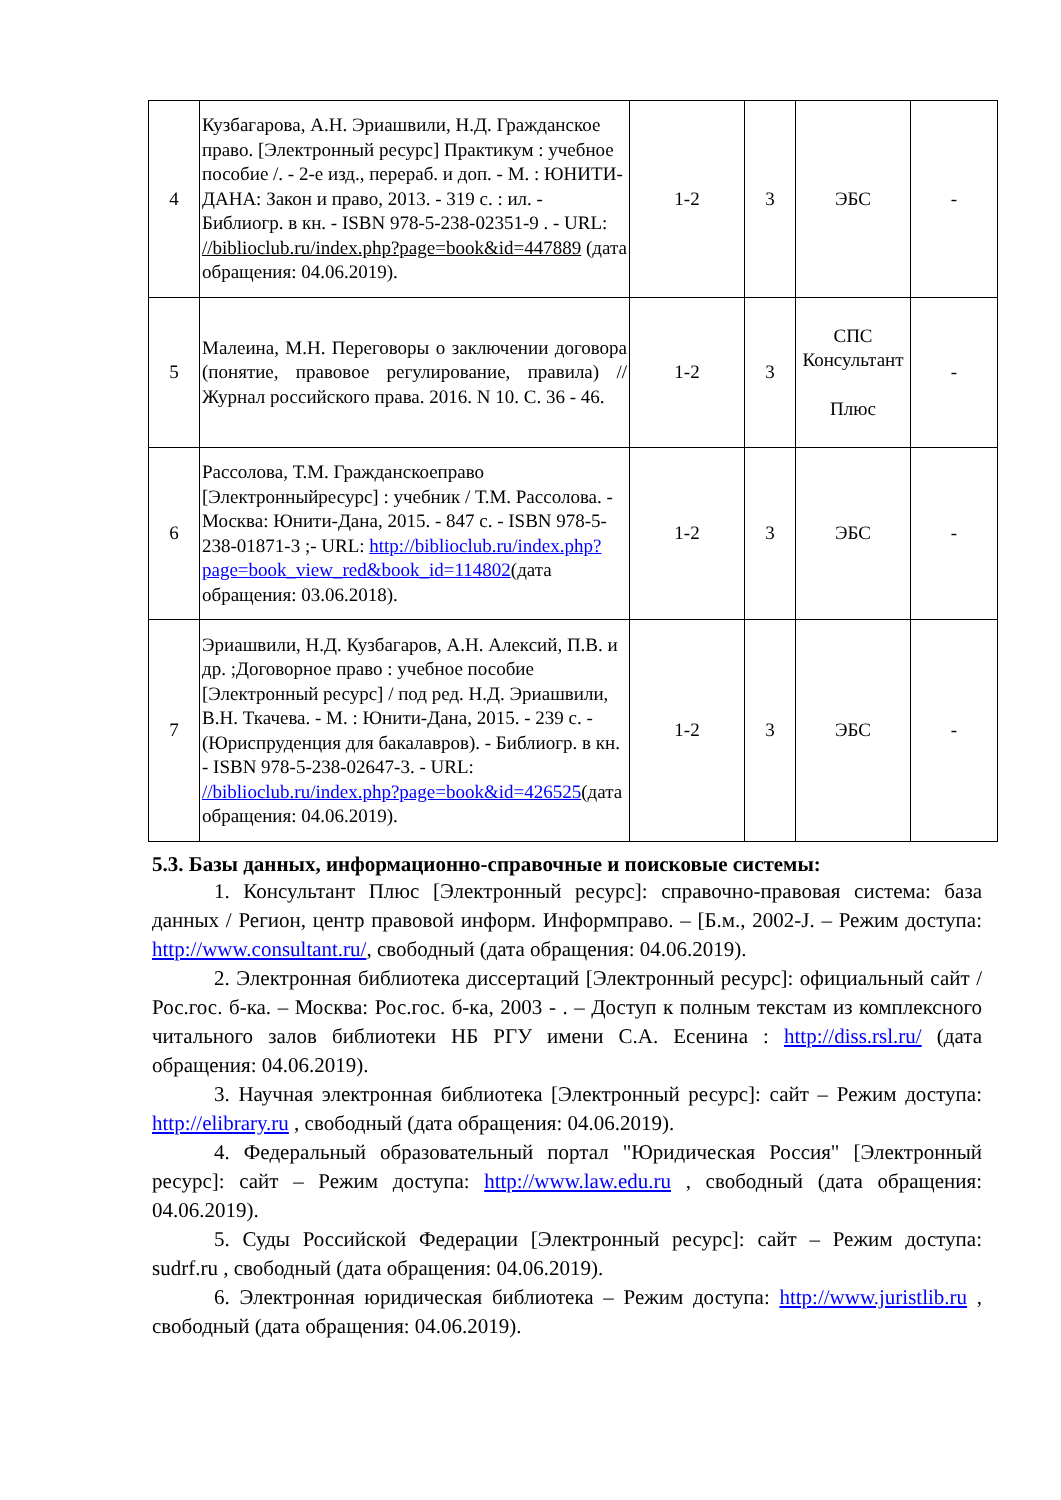| 4 | Кузбагарова, А.Н. Эриашвили, Н.Д. Гражданское право. [Электронный ресурс] Практикум : учебное пособие /. - 2-е изд., перераб. и доп. - М. : ЮНИТИ-ДАНА: Закон и право, 2013. - 319 с. : ил. - Библиогр. в кн. - ISBN 978-5-238-02351-9 . - URL: //biblioclub.ru/index.php?page=book&id=447889 (дата обращения: 04.06.2019). | 1-2 | 3 | ЭБС | - |
| 5 | Малеина, М.Н. Переговоры о заключении договора (понятие, правовое регулирование, правила) // Журнал российского права. 2016. N 10. С. 36 - 46. | 1-2 | 3 | СПС Консультант Плюс | - |
| 6 | Рассолова, Т.М. Гражданскоеправо [Электронныйресурс] : учебник / Т.М. Рассолова. - Москва: Юнити-Дана, 2015. - 847 с. - ISBN 978-5-238-01871-3 ;- URL: http://biblioclub.ru/index.php?page=book_view_red&book_id=114802 (дата обращения: 03.06.2018). | 1-2 | 3 | ЭБС | - |
| 7 | Эриашвили, Н.Д. Кузбагаров, А.Н. Алексий, П.В. и др. ;Договорное право : учебное пособие [Электронный ресурс] / под ред. Н.Д. Эриашвили, В.Н. Ткачева. - М. : Юнити-Дана, 2015. - 239 с. - (Юриспруденция для бакалавров). - Библиогр. в кн. - ISBN 978-5-238-02647-3. - URL: //biblioclub.ru/index.php?page=book&id=426525 (дата обращения: 04.06.2019). | 1-2 | 3 | ЭБС | - |
5.3. Базы данных, информационно-справочные и поисковые системы:
1. Консультант Плюс [Электронный ресурс]: справочно-правовая система: база данных / Регион, центр правовой информ. Информправо. – [Б.м., 2002-J. – Режим доступа: http://www.consultant.ru/, свободный (дата обращения: 04.06.2019).
2. Электронная библиотека диссертаций [Электронный ресурс]: официальный сайт / Рос.гос. б-ка. – Москва: Рос.гос. б-ка, 2003 - . – Доступ к полным текстам из комплексного читального залов библиотеки НБ РГУ имени С.А. Есенина : http://diss.rsl.ru/ (дата обращения: 04.06.2019).
3. Научная электронная библиотека [Электронный ресурс]: сайт – Режим доступа: http://elibrary.ru , свободный (дата обращения: 04.06.2019).
4. Федеральный образовательный портал "Юридическая Россия" [Электронный ресурс]: сайт – Режим доступа: http://www.law.edu.ru , свободный (дата обращения: 04.06.2019).
5. Суды Российской Федерации [Электронный ресурс]: сайт – Режим доступа: sudrf.ru , свободный (дата обращения: 04.06.2019).
6. Электронная юридическая библиотека – Режим доступа: http://www.juristlib.ru , свободный (дата обращения: 04.06.2019).